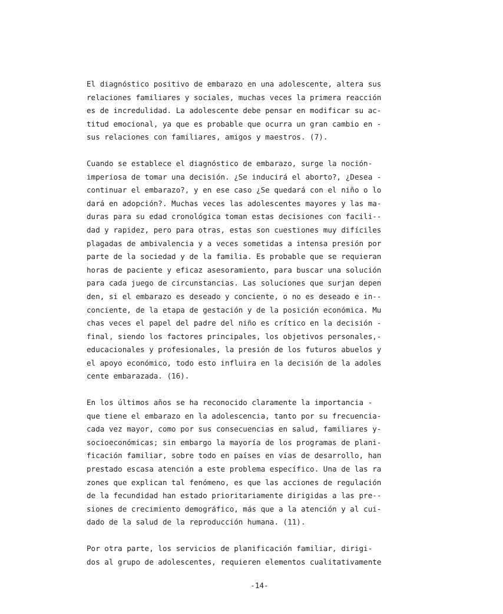El diagnóstico positivo de embarazo en una adolescente, altera sus relaciones familiares y sociales, muchas veces la primera reacción es de incredulidad. La adolescente debe pensar en modificar su ac- titud emocional, ya que es probable que ocurra un gran cambio en - sus relaciones con familiares, amigos y maestros. (7).
Cuando se establece el diagnóstico de embarazo, surge la noción- imperiosa de tomar una decisión. ¿Se inducirá el aborto?, ¿Desea - continuar el embarazo?, y en ese caso ¿Se quedará con el niño o lo dará en adopción?. Muchas veces las adolescentes mayores y las ma- duras para su edad cronológica toman estas decisiones con facili-- dad y rapidez, pero para otras, estas son cuestiones muy difíciles plagadas de ambivalencia y a veces sometidas a intensa presión por parte de la sociedad y de la familia. Es probable que se requieran horas de paciente y eficaz asesoramiento, para buscar una solución para cada juego de circunstancias. Las soluciones que surjan depen den, si el embarazo es deseado y conciente, o no es deseado e in-- conciente, de la etapa de gestación y de la posición económica. Mu chas veces el papel del padre del niño es crítico en la decisión - final, siendo los factores principales, los objetivos personales,- educacionales y profesionales, la presión de los futuros abuelos y el apoyo económico, todo esto influira en la decisión de la adoles cente embarazada. (16).
En los últimos años se ha reconocido claramente la importancia - que tiene el embarazo en la adolescencia, tanto por su frecuencia- cada vez mayor, como por sus consecuencias en salud, familiares y- socioeconómicas; sin embargo la mayoría de los programas de plani- ficación familiar, sobre todo en países en vías de desarrollo, han prestado escasa atención a este problema específico. Una de las ra zones que explican tal fenómeno, es que las acciones de regulación de la fecundidad han estado prioritariamente dirigidas a las pre-- siones de crecimiento demográfico, más que a la atención y al cui- dado de la salud de la reproducción humana. (11).
Por otra parte, los servicios de planificación familiar, dirigi- dos al grupo de adolescentes, requieren elementos cualitativamente
-14-